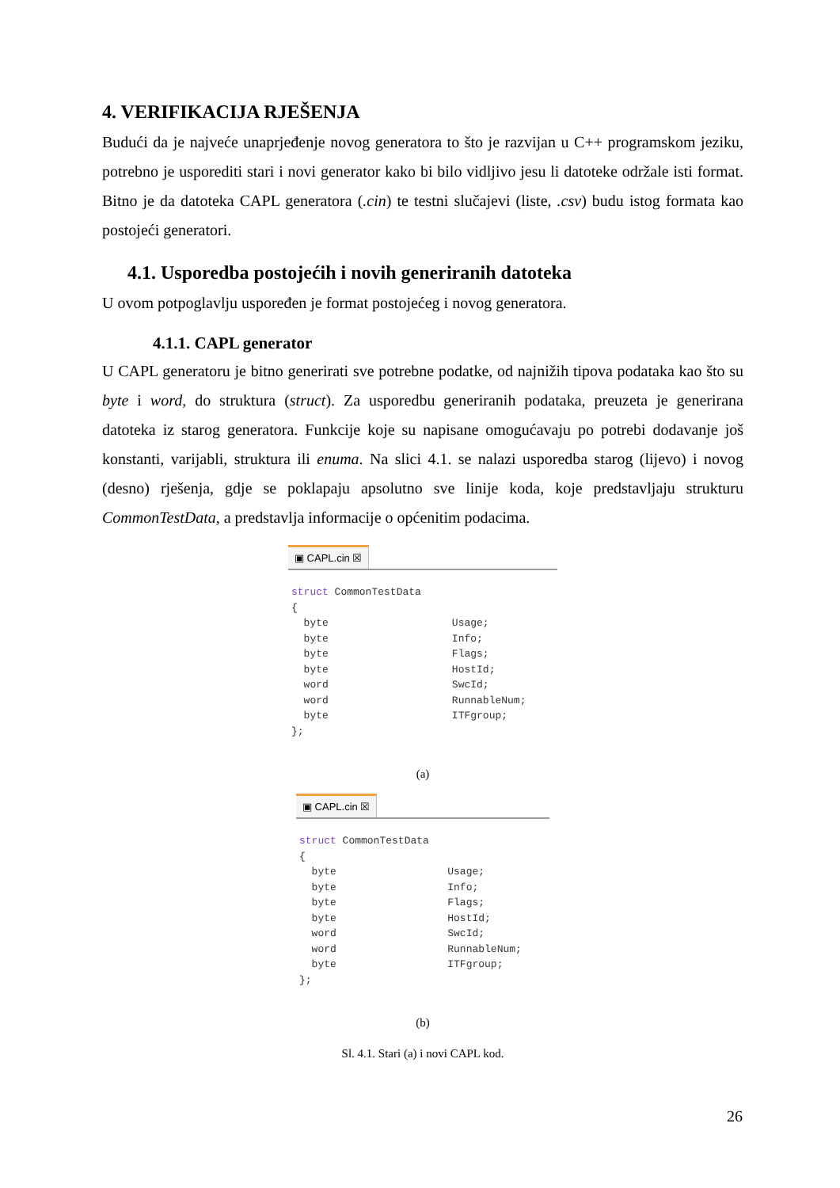4. VERIFIKACIJA RJEŠENJA
Budući da je najveće unaprjeđenje novog generatora to što je razvijan u C++ programskom jeziku, potrebno je usporediti stari i novi generator kako bi bilo vidljivo jesu li datoteke održale isti format. Bitno je da datoteka CAPL generatora (.cin) te testni slučajevi (liste, .csv) budu istog formata kao postojeći generatori.
4.1. Usporedba postojećih i novih generiranih datoteka
U ovom potpoglavlju uspoređen je format postojećeg i novog generatora.
4.1.1. CAPL generator
U CAPL generatoru je bitno generirati sve potrebne podatke, od najnižih tipova podataka kao što su byte i word, do struktura (struct). Za usporedbu generiranih podataka, preuzeta je generirana datoteka iz starog generatora. Funkcije koje su napisane omogućavaju po potrebi dodavanje još konstanti, varijabli, struktura ili enuma. Na slici 4.1. se nalazi usporedba starog (lijevo) i novog (desno) rješenja, gdje se poklapaju apsolutno sve linije koda, koje predstavljaju strukturu CommonTestData, a predstavlja informacije o općenitim podacima.
▣ CAPL.cin ☒
struct CommonTestData
{
  byte                    Usage;
  byte                    Info;
  byte                    Flags;
  byte                    HostId;
  word                    SwcId;
  word                    RunnableNum;
  byte                    ITFgroup;
};
(a)
▣ CAPL.cin ☒
struct CommonTestData
{
  byte                  Usage;
  byte                  Info;
  byte                  Flags;
  byte                  HostId;
  word                  SwcId;
  word                  RunnableNum;
  byte                  ITFgroup;
};
(b)
Sl. 4.1. Stari (a) i novi CAPL kod.
26